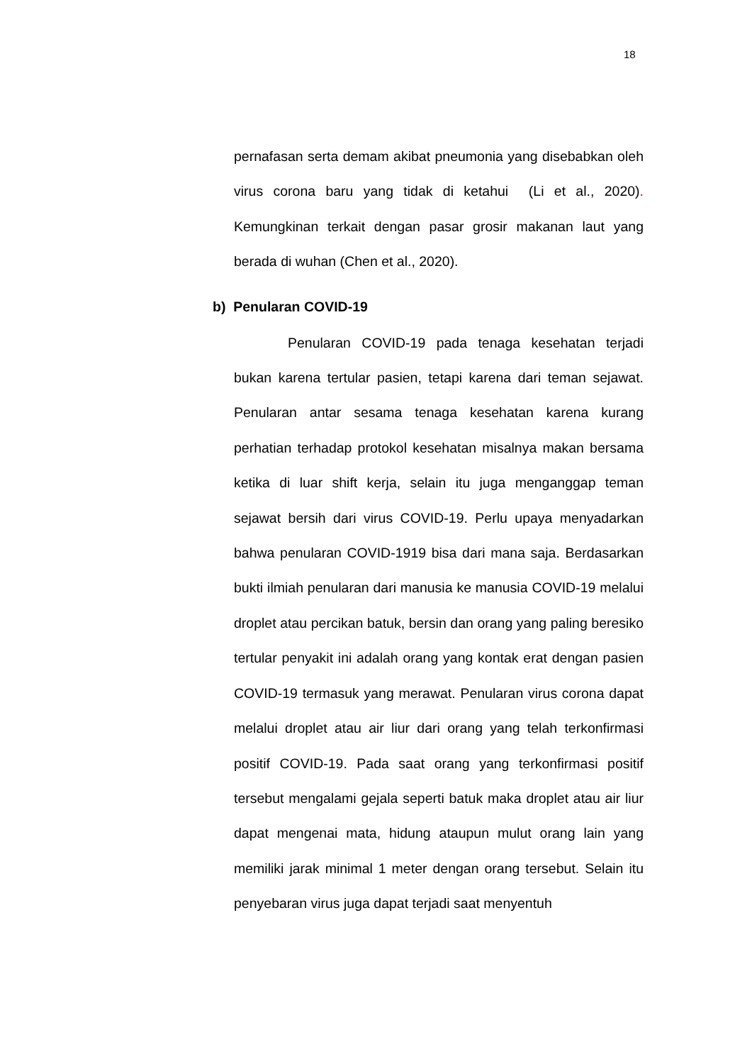18
pernafasan serta demam akibat pneumonia yang disebabkan oleh virus corona baru yang tidak di ketahui (Li et al., 2020). Kemungkinan terkait dengan pasar grosir makanan laut yang berada di wuhan (Chen et al., 2020).
b) Penularan COVID-19
Penularan COVID-19 pada tenaga kesehatan terjadi bukan karena tertular pasien, tetapi karena dari teman sejawat. Penularan antar sesama tenaga kesehatan karena kurang perhatian terhadap protokol kesehatan misalnya makan bersama ketika di luar shift kerja, selain itu juga menganggap teman sejawat bersih dari virus COVID-19. Perlu upaya menyadarkan bahwa penularan COVID-1919 bisa dari mana saja. Berdasarkan bukti ilmiah penularan dari manusia ke manusia COVID-19 melalui droplet atau percikan batuk, bersin dan orang yang paling beresiko tertular penyakit ini adalah orang yang kontak erat dengan pasien COVID-19 termasuk yang merawat. Penularan virus corona dapat melalui droplet atau air liur dari orang yang telah terkonfirmasi positif COVID-19. Pada saat orang yang terkonfirmasi positif tersebut mengalami gejala seperti batuk maka droplet atau air liur dapat mengenai mata, hidung ataupun mulut orang lain yang memiliki jarak minimal 1 meter dengan orang tersebut. Selain itu penyebaran virus juga dapat terjadi saat menyentuh